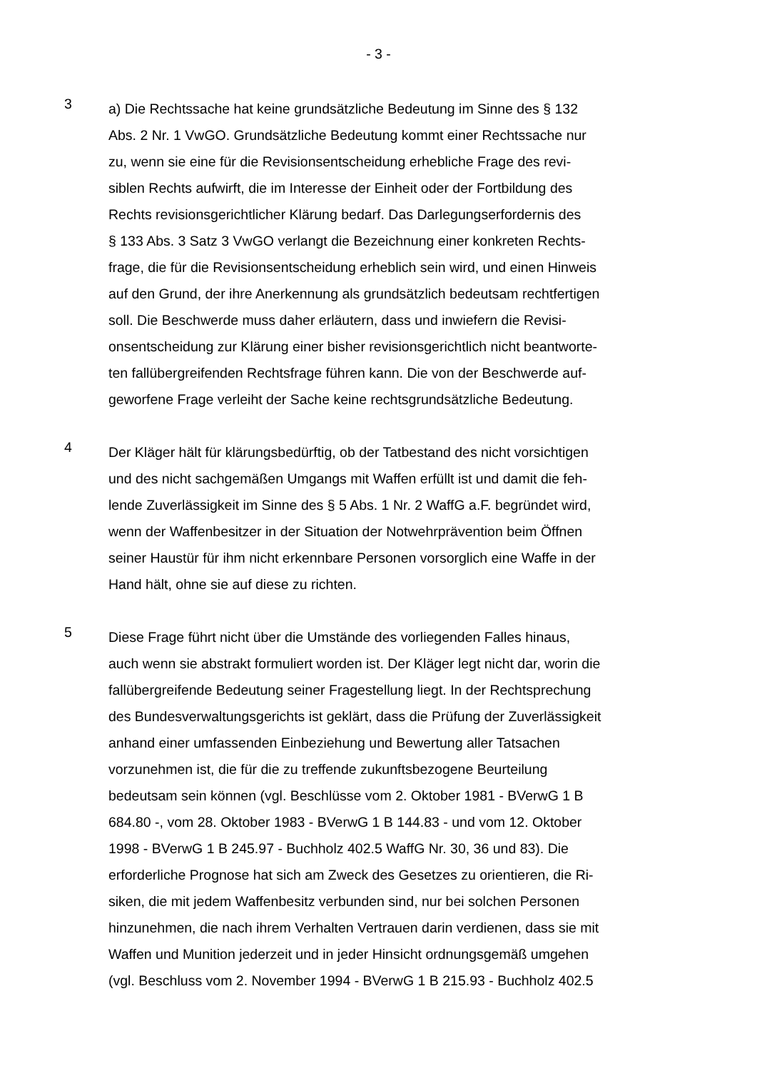- 3 -
3
a) Die Rechtssache hat keine grundsätzliche Bedeutung im Sinne des § 132 Abs. 2 Nr. 1 VwGO. Grundsätzliche Bedeutung kommt einer Rechtssache nur zu, wenn sie eine für die Revisionsentscheidung erhebliche Frage des revi- siblen Rechts aufwirft, die im Interesse der Einheit oder der Fortbildung des Rechts revisionsgerichtlicher Klärung bedarf. Das Darlegungserfordernis des § 133 Abs. 3 Satz 3 VwGO verlangt die Bezeichnung einer konkreten Rechts- frage, die für die Revisionsentscheidung erheblich sein wird, und einen Hinweis auf den Grund, der ihre Anerkennung als grundsätzlich bedeutsam rechtfertigen soll. Die Beschwerde muss daher erläutern, dass und inwiefern die Revisi- onsentscheidung zur Klärung einer bisher revisionsgerichtlich nicht beantworte- ten fallübergreifenden Rechtsfrage führen kann. Die von der Beschwerde auf- geworfene Frage verleiht der Sache keine rechtsgrundsätzliche Bedeutung.
4
Der Kläger hält für klärungsbedürftig, ob der Tatbestand des nicht vorsichtigen und des nicht sachgemäßen Umgangs mit Waffen erfüllt ist und damit die feh- lende Zuverlässigkeit im Sinne des § 5 Abs. 1 Nr. 2 WaffG a.F. begründet wird, wenn der Waffenbesitzer in der Situation der Notwehrprävention beim Öffnen seiner Haustür für ihm nicht erkennbare Personen vorsorglich eine Waffe in der Hand hält, ohne sie auf diese zu richten.
5
Diese Frage führt nicht über die Umstände des vorliegenden Falles hinaus, auch wenn sie abstrakt formuliert worden ist. Der Kläger legt nicht dar, worin die fallübergreifende Bedeutung seiner Fragestellung liegt. In der Rechtsprechung des Bundesverwaltungsgerichts ist geklärt, dass die Prüfung der Zuverlässigkeit anhand einer umfassenden Einbeziehung und Bewertung aller Tatsachen vorzunehmen ist, die für die zu treffende zukunftsbezogene Beurteilung bedeutsam sein können (vgl. Beschlüsse vom 2. Oktober 1981 - BVerwG 1 B 684.80 -, vom 28. Oktober 1983 - BVerwG 1 B 144.83 - und vom 12. Oktober 1998 - BVerwG 1 B 245.97 - Buchholz 402.5 WaffG Nr. 30, 36 und 83). Die erforderliche Prognose hat sich am Zweck des Gesetzes zu orientieren, die Ri- siken, die mit jedem Waffenbesitz verbunden sind, nur bei solchen Personen hinzunehmen, die nach ihrem Verhalten Vertrauen darin verdienen, dass sie mit Waffen und Munition jederzeit und in jeder Hinsicht ordnungsgemäß umgehen (vgl. Beschluss vom 2. November 1994 - BVerwG 1 B 215.93 - Buchholz 402.5